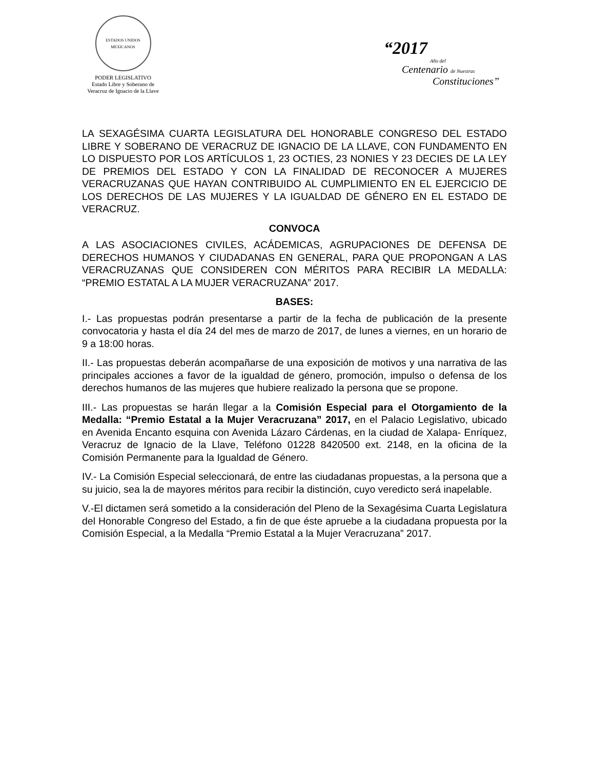ESTADOS UNIDOS MEXICANOS
PODER LEGISLATIVO
Estado Libre y Soberano de
Veracruz de Ignacio de la Llave
“2017
Año del
Centenario de Nuestras
Constituciones”
LA SEXAGÉSIMA CUARTA LEGISLATURA DEL HONORABLE CONGRESO DEL ESTADO LIBRE Y SOBERANO DE VERACRUZ DE IGNACIO DE LA LLAVE, CON FUNDAMENTO EN LO DISPUESTO POR LOS ARTÍCULOS 1, 23 OCTIES, 23 NONIES Y 23 DECIES DE LA LEY DE PREMIOS DEL ESTADO Y CON LA FINALIDAD DE RECONOCER A MUJERES VERACRUZANAS QUE HAYAN CONTRIBUIDO AL CUMPLIMIENTO EN EL EJERCICIO DE LOS DERECHOS DE LAS MUJERES Y LA IGUALDAD DE GÉNERO EN EL ESTADO DE VERACRUZ.
CONVOCA
A LAS ASOCIACIONES CIVILES, ACÁDEMICAS, AGRUPACIONES DE DEFENSA DE DERECHOS HUMANOS Y CIUDADANAS EN GENERAL, PARA QUE PROPONGAN A LAS VERACRUZANAS QUE CONSIDEREN CON MÉRITOS PARA RECIBIR LA MEDALLA: “PREMIO ESTATAL A LA MUJER VERACRUZANA” 2017.
BASES:
I.- Las propuestas podrán presentarse a partir de la fecha de publicación de la presente convocatoria y hasta el día 24 del mes de marzo de 2017, de lunes a viernes, en un horario de 9 a 18:00 horas.
II.- Las propuestas deberán acompañarse de una exposición de motivos y una narrativa de las principales acciones a favor de la igualdad de género, promoción, impulso o defensa de los derechos humanos de las mujeres que hubiere realizado la persona que se propone.
III.- Las propuestas se harán llegar a la Comisión Especial para el Otorgamiento de la Medalla: “Premio Estatal a la Mujer Veracruzana” 2017, en el Palacio Legislativo, ubicado en Avenida Encanto esquina con Avenida Lázaro Cárdenas, en la ciudad de Xalapa- Enríquez, Veracruz de Ignacio de la Llave, Teléfono 01228 8420500 ext. 2148, en la oficina de la Comisión Permanente para la Igualdad de Género.
IV.- La Comisión Especial seleccionará, de entre las ciudadanas propuestas, a la persona que a su juicio, sea la de mayores méritos para recibir la distinción, cuyo veredicto será inapelable.
V.-El dictamen será sometido a la consideración del Pleno de la Sexagésima Cuarta Legislatura del Honorable Congreso del Estado, a fin de que éste apruebe a la ciudadana propuesta por la Comisión Especial, a la Medalla “Premio Estatal a la Mujer Veracruzana” 2017.